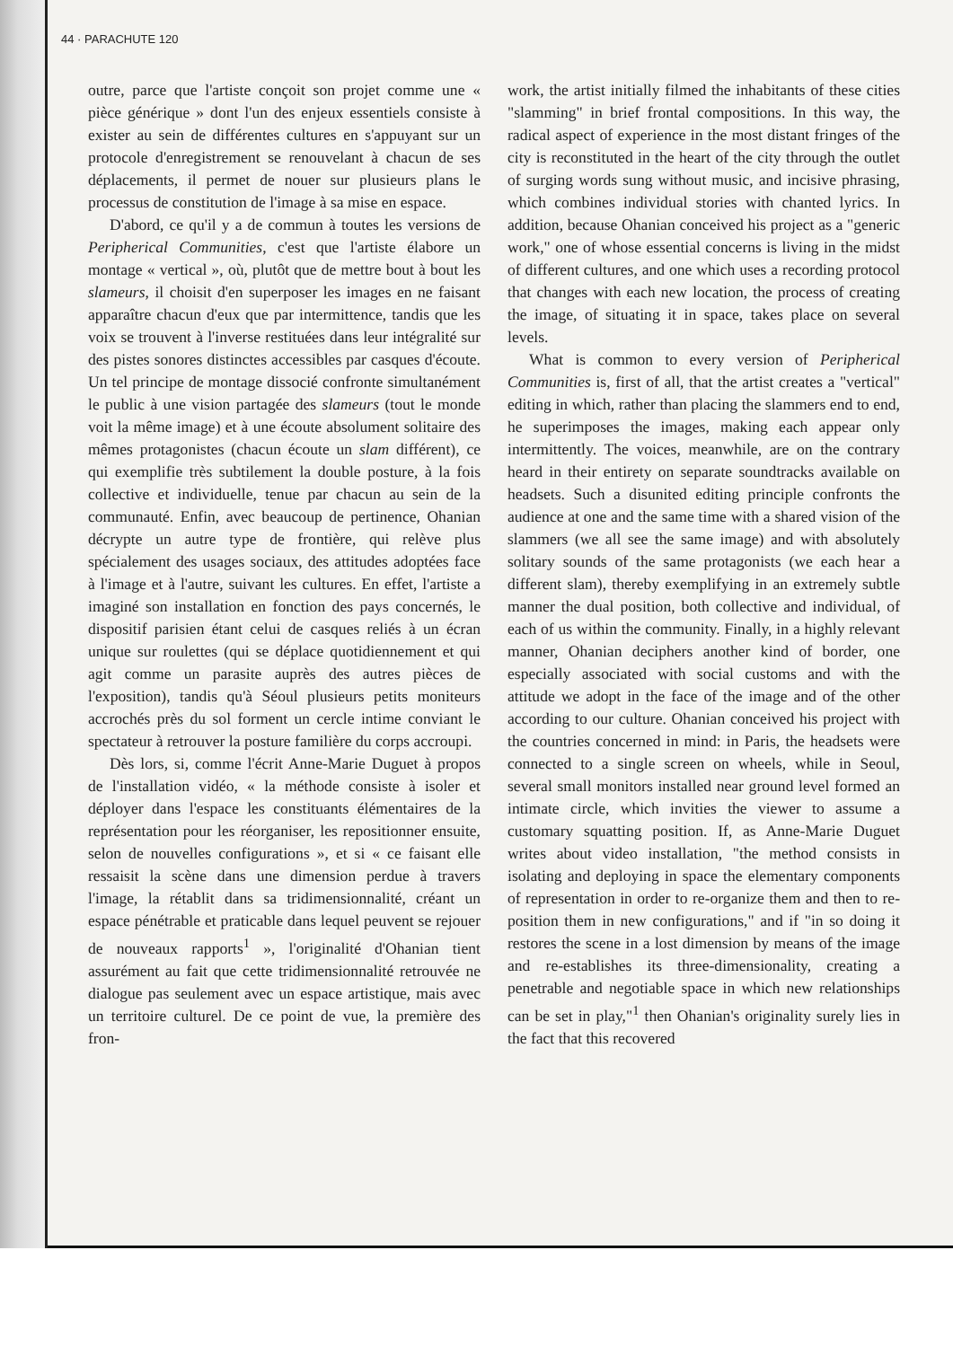44 · PARACHUTE 120
outre, parce que l'artiste conçoit son projet comme une « pièce générique » dont l'un des enjeux essentiels consiste à exister au sein de différentes cultures en s'appuyant sur un protocole d'enregistrement se renouvelant à chacun de ses déplacements, il permet de nouer sur plusieurs plans le processus de constitution de l'image à sa mise en espace.
D'abord, ce qu'il y a de commun à toutes les versions de Peripherical Communities, c'est que l'artiste élabore un montage « vertical », où, plutôt que de mettre bout à bout les slameurs, il choisit d'en superposer les images en ne faisant apparaître chacun d'eux que par intermittence, tandis que les voix se trouvent à l'inverse restituées dans leur intégralité sur des pistes sonores distinctes accessibles par casques d'écoute. Un tel principe de montage dissocié confronte simultanément le public à une vision partagée des slameurs (tout le monde voit la même image) et à une écoute absolument solitaire des mêmes protagonistes (chacun écoute un slam différent), ce qui exemplifie très subtilement la double posture, à la fois collective et individuelle, tenue par chacun au sein de la communauté. Enfin, avec beaucoup de pertinence, Ohanian décrypte un autre type de frontière, qui relève plus spécialement des usages sociaux, des attitudes adoptées face à l'image et à l'autre, suivant les cultures. En effet, l'artiste a imaginé son installation en fonction des pays concernés, le dispositif parisien étant celui de casques reliés à un écran unique sur roulettes (qui se déplace quotidiennement et qui agit comme un parasite auprès des autres pièces de l'exposition), tandis qu'à Séoul plusieurs petits moniteurs accrochés près du sol forment un cercle intime conviant le spectateur à retrouver la posture familière du corps accroupi.
Dès lors, si, comme l'écrit Anne-Marie Duguet à propos de l'installation vidéo, « la méthode consiste à isoler et déployer dans l'espace les constituants élémentaires de la représentation pour les réorganiser, les repositionner ensuite, selon de nouvelles configurations », et si « ce faisant elle ressaisit la scène dans une dimension perdue à travers l'image, la rétablit dans sa tridimensionnalité, créant un espace pénétrable et praticable dans lequel peuvent se rejouer de nouveaux rapports<sup>1</sup> », l'originalité d'Ohanian tient assurément au fait que cette tridimensionnalité retrouvée ne dialogue pas seulement avec un espace artistique, mais avec un territoire culturel. De ce point de vue, la première des fron-
work, the artist initially filmed the inhabitants of these cities "slamming" in brief frontal compositions. In this way, the radical aspect of experience in the most distant fringes of the city is reconstituted in the heart of the city through the outlet of surging words sung without music, and incisive phrasing, which combines individual stories with chanted lyrics. In addition, because Ohanian conceived his project as a "generic work," one of whose essential concerns is living in the midst of different cultures, and one which uses a recording protocol that changes with each new location, the process of creating the image, of situating it in space, takes place on several levels.
What is common to every version of Peripherical Communities is, first of all, that the artist creates a "vertical" editing in which, rather than placing the slammers end to end, he superimposes the images, making each appear only intermittently. The voices, meanwhile, are on the contrary heard in their entirety on separate soundtracks available on headsets. Such a disunited editing principle confronts the audience at one and the same time with a shared vision of the slammers (we all see the same image) and with absolutely solitary sounds of the same protagonists (we each hear a different slam), thereby exemplifying in an extremely subtle manner the dual position, both collective and individual, of each of us within the community. Finally, in a highly relevant manner, Ohanian deciphers another kind of border, one especially associated with social customs and with the attitude we adopt in the face of the image and of the other according to our culture. Ohanian conceived his project with the countries concerned in mind: in Paris, the headsets were connected to a single screen on wheels, while in Seoul, several small monitors installed near ground level formed an intimate circle, which invities the viewer to assume a customary squatting position. If, as Anne-Marie Duguet writes about video installation, "the method consists in isolating and deploying in space the elementary components of representation in order to re-organize them and then to re-position them in new configurations," and if "in so doing it restores the scene in a lost dimension by means of the image and re-establishes its three-dimensionality, creating a penetrable and negotiable space in which new relationships can be set in play,"<sup>1</sup> then Ohanian's originality surely lies in the fact that this recovered